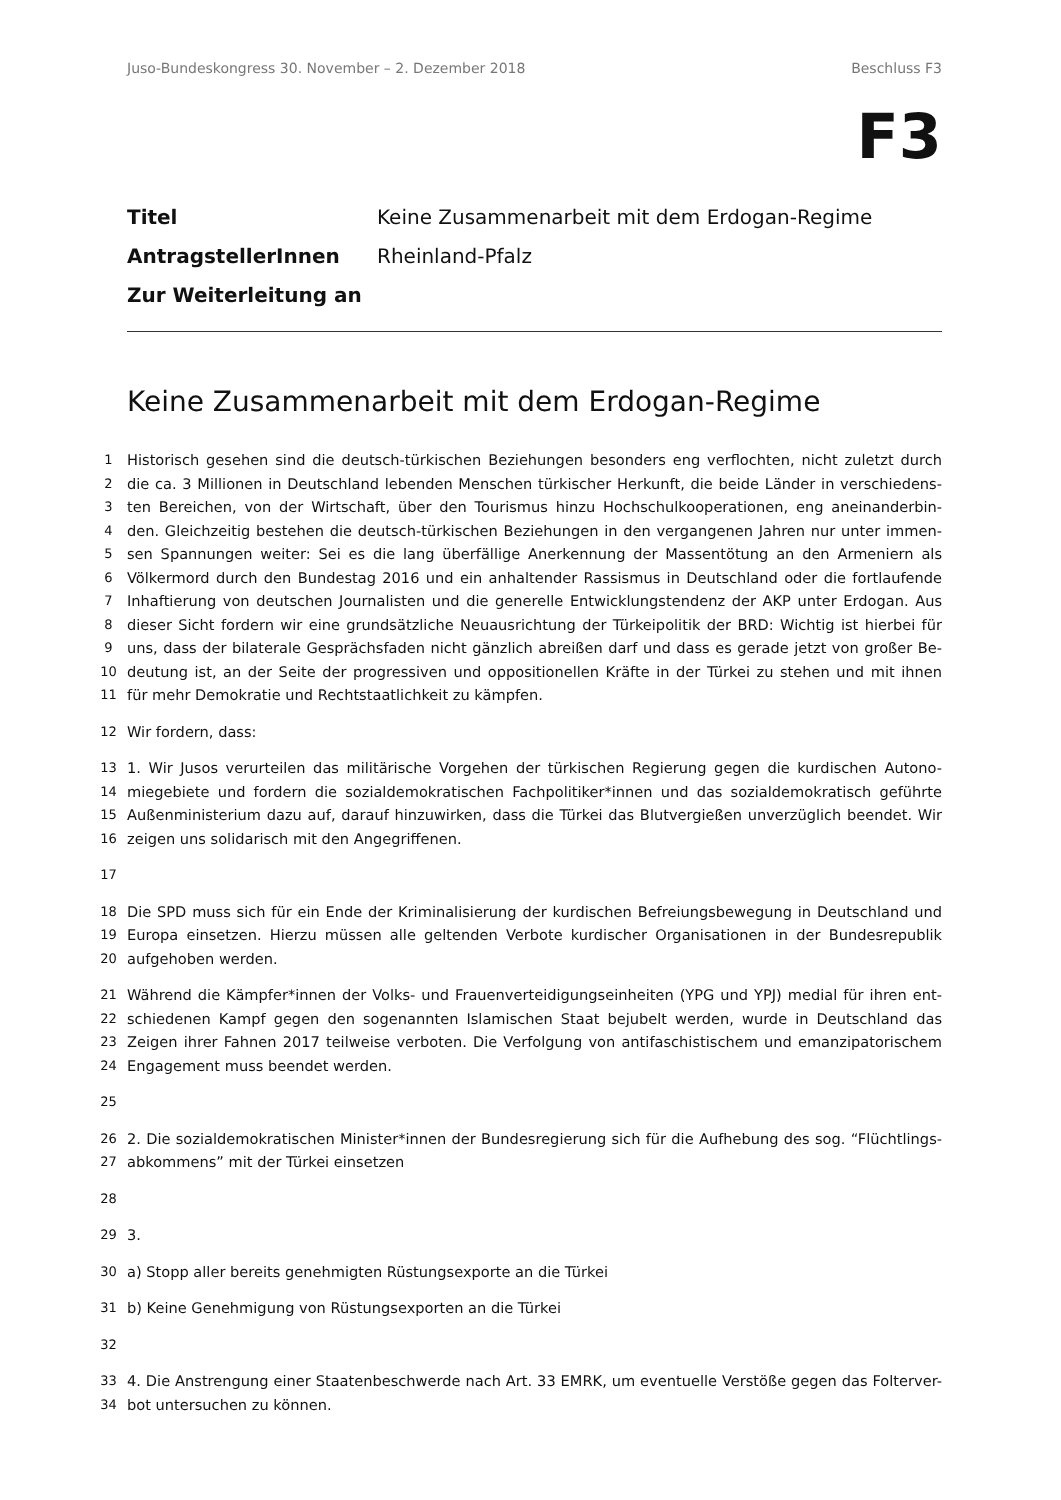Juso-Bundeskongress 30. November – 2. Dezember 2018 Beschluss F3
F3
Titel Keine Zusammenarbeit mit dem Erdogan-Regime
AntragstellerInnen Rheinland-Pfalz
Zur Weiterleitung an
Keine Zusammenarbeit mit dem Erdogan-Regime
1 Historisch gesehen sind die deutsch-türkischen Beziehungen besonders eng verflochten, nicht zuletzt durch
2 die ca. 3 Millionen in Deutschland lebenden Menschen türkischer Herkunft, die beide Länder in verschiedens-
3 ten Bereichen, von der Wirtschaft, über den Tourismus hinzu Hochschulkooperationen, eng aneinanderbin-
4 den. Gleichzeitig bestehen die deutsch-türkischen Beziehungen in den vergangenen Jahren nur unter immen-
5 sen Spannungen weiter: Sei es die lang überfällige Anerkennung der Massentötung an den Armeniern als
6 Völkermord durch den Bundestag 2016 und ein anhaltender Rassismus in Deutschland oder die fortlaufende
7 Inhaftierung von deutschen Journalisten und die generelle Entwicklungstendenz der AKP unter Erdogan. Aus
8 dieser Sicht fordern wir eine grundsätzliche Neuausrichtung der Türkeipolitik der BRD: Wichtig ist hierbei für
9 uns, dass der bilaterale Gesprächsfaden nicht gänzlich abreißen darf und dass es gerade jetzt von großer Be-
10 deutung ist, an der Seite der progressiven und oppositionellen Kräfte in der Türkei zu stehen und mit ihnen
11 für mehr Demokratie und Rechtstaatlichkeit zu kämpfen.
12 Wir fordern, dass:
13 1. Wir Jusos verurteilen das militärische Vorgehen der türkischen Regierung gegen die kurdischen Autono-
14 miegebiete und fordern die sozialdemokratischen Fachpolitiker*innen und das sozialdemokratisch geführte
15 Außenministerium dazu auf, darauf hinzuwirken, dass die Türkei das Blutvergießen unverzüglich beendet. Wir
16 zeigen uns solidarisch mit den Angegriffenen.
17
18 Die SPD muss sich für ein Ende der Kriminalisierung der kurdischen Befreiungsbewegung in Deutschland und
19 Europa einsetzen. Hierzu müssen alle geltenden Verbote kurdischer Organisationen in der Bundesrepublik
20 aufgehoben werden.
21 Während die Kämpfer*innen der Volks- und Frauenverteidigungseinheiten (YPG und YPJ) medial für ihren ent-
22 schiedenen Kampf gegen den sogenannten Islamischen Staat bejubelt werden, wurde in Deutschland das
23 Zeigen ihrer Fahnen 2017 teilweise verboten. Die Verfolgung von antifaschistischem und emanzipatorischem
24 Engagement muss beendet werden.
25
26 2. Die sozialdemokratischen Minister*innen der Bundesregierung sich für die Aufhebung des sog. “Flüchtlings-
27 abkommens” mit der Türkei einsetzen
28
29 3.
30 a) Stopp aller bereits genehmigten Rüstungsexporte an die Türkei
31 b) Keine Genehmigung von Rüstungsexporten an die Türkei
32
33 4. Die Anstrengung einer Staatenbeschwerde nach Art. 33 EMRK, um eventuelle Verstöße gegen das Folterver-
34 bot untersuchen zu können.